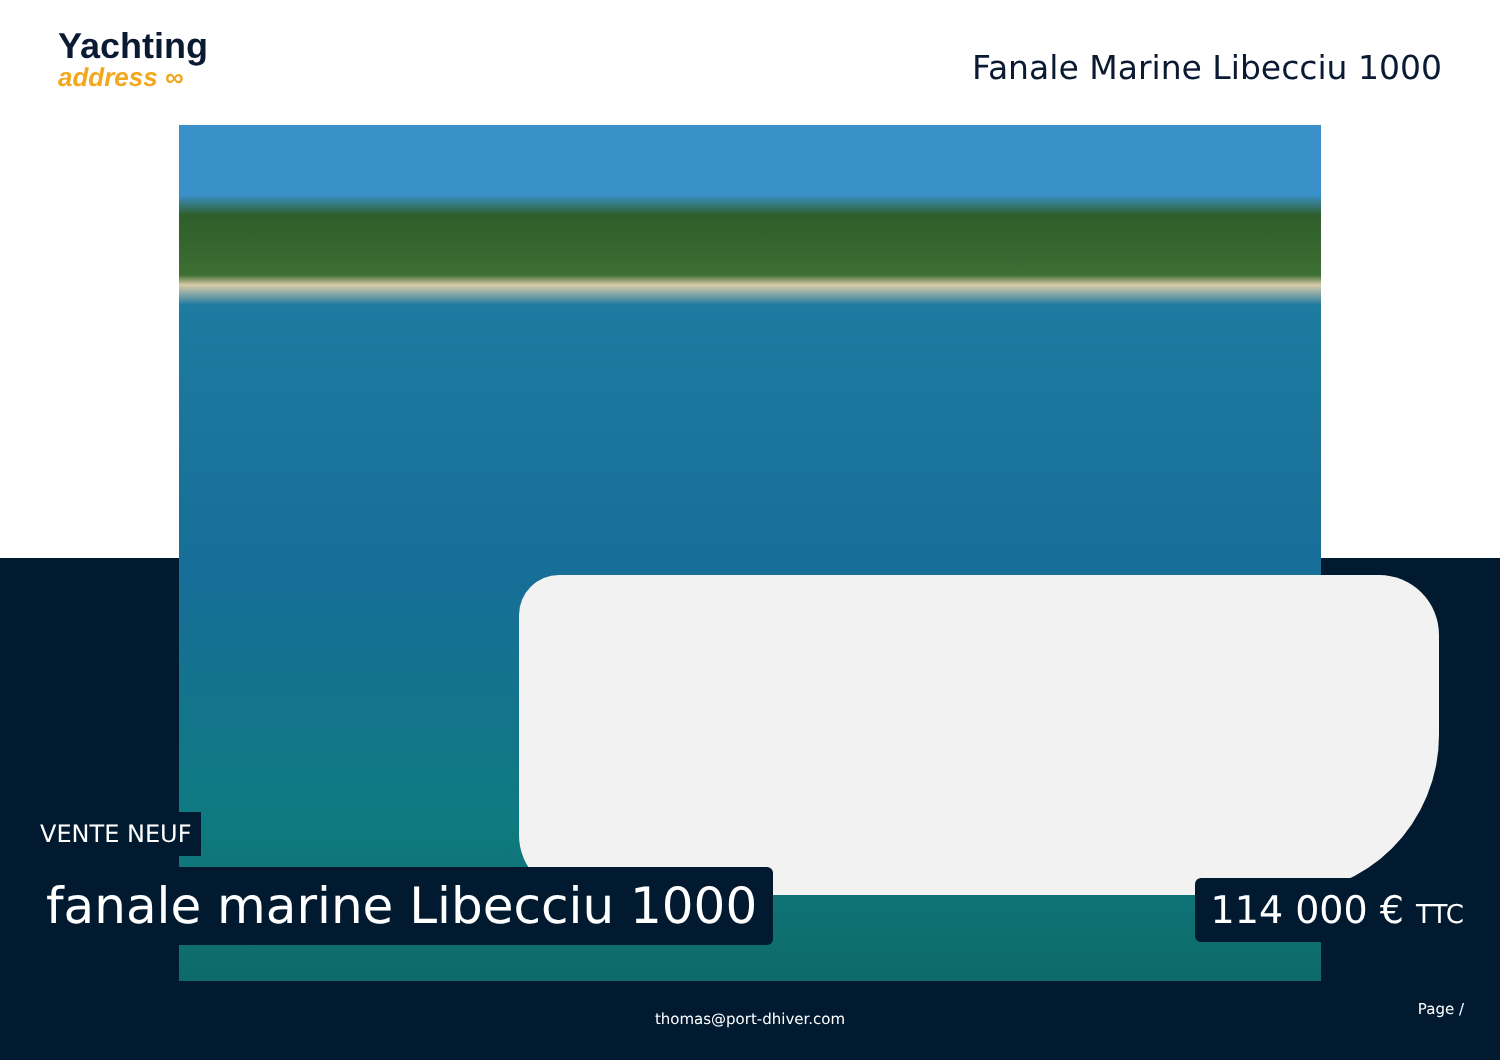Yachting
address ∞
Fanale Marine Libecciu 1000
VENTE NEUF
fanale marine Libecciu 1000 114 000 € TTC
Page /
thomas@port-dhiver.com